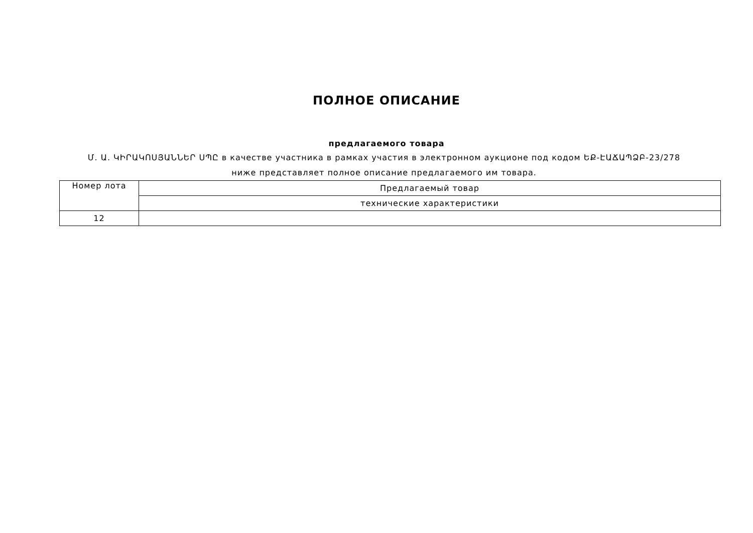ПОЛНОЕ ОПИСАНИЕ
предлагаемого товара
Մ. Ա. ԿԻՐԱԿՈՍՅԱՆՆԵՐ ՍՊԸ в качестве участника в рамках участия в электронном аукционе под кодом ԵՔ-ԷԱՃԱՊՁԲ-23/278
ниже представляет полное описание предлагаемого им товара.
| Номер лота | Предлагаемый товар |
| --- | --- |
| | технические характеристики |
| 12 | |